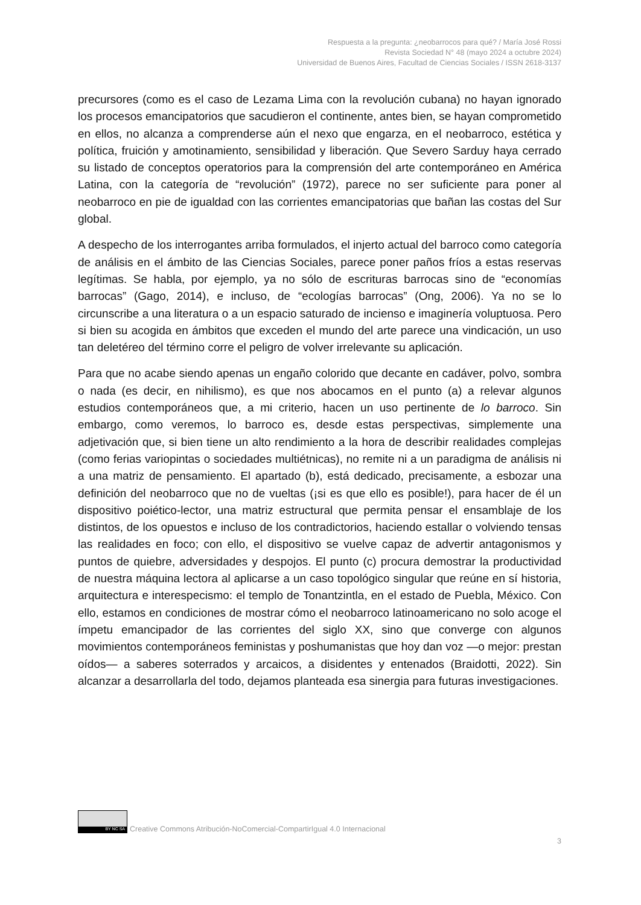Respuesta a la pregunta: ¿neobarrocos para qué? / María José Rossi
Revista Sociedad N° 48 (mayo 2024 a octubre 2024)
Universidad de Buenos Aires, Facultad de Ciencias Sociales / ISSN 2618-3137
precursores (como es el caso de Lezama Lima con la revolución cubana) no hayan ignorado los procesos emancipatorios que sacudieron el continente, antes bien, se hayan comprometido en ellos, no alcanza a comprenderse aún el nexo que engarza, en el neobarroco, estética y política, fruición y amotinamiento, sensibilidad y liberación. Que Severo Sarduy haya cerrado su listado de conceptos operatorios para la comprensión del arte contemporáneo en América Latina, con la categoría de “revolución” (1972), parece no ser suficiente para poner al neobarroco en pie de igualdad con las corrientes emancipatorias que bañan las costas del Sur global.
A despecho de los interrogantes arriba formulados, el injerto actual del barroco como categoría de análisis en el ámbito de las Ciencias Sociales, parece poner paños fríos a estas reservas legítimas. Se habla, por ejemplo, ya no sólo de escrituras barrocas sino de “economías barrocas” (Gago, 2014), e incluso, de “ecologías barrocas” (Ong, 2006). Ya no se lo circunscribe a una literatura o a un espacio saturado de incienso e imaginería voluptuosa. Pero si bien su acogida en ámbitos que exceden el mundo del arte parece una vindicación, un uso tan deletéreo del término corre el peligro de volver irrelevante su aplicación.
Para que no acabe siendo apenas un engaño colorido que decante en cadáver, polvo, sombra o nada (es decir, en nihilismo), es que nos abocamos en el punto (a) a relevar algunos estudios contemporáneos que, a mi criterio, hacen un uso pertinente de lo barroco. Sin embargo, como veremos, lo barroco es, desde estas perspectivas, simplemente una adjetivación que, si bien tiene un alto rendimiento a la hora de describir realidades complejas (como ferias variopintas o sociedades multiétnicas), no remite ni a un paradigma de análisis ni a una matriz de pensamiento. El apartado (b), está dedicado, precisamente, a esbozar una definición del neobarroco que no de vueltas (¡si es que ello es posible!), para hacer de él un dispositivo poiético-lector, una matriz estructural que permita pensar el ensamblaje de los distintos, de los opuestos e incluso de los contradictorios, haciendo estallar o volviendo tensas las realidades en foco; con ello, el dispositivo se vuelve capaz de advertir antagonismos y puntos de quiebre, adversidades y despojos. El punto (c) procura demostrar la productividad de nuestra máquina lectora al aplicarse a un caso topológico singular que reúne en sí historia, arquitectura e interespecismo: el templo de Tonantzintla, en el estado de Puebla, México. Con ello, estamos en condiciones de mostrar cómo el neobarroco latinoamericano no solo acoge el ímpetu emancipador de las corrientes del siglo XX, sino que converge con algunos movimientos contemporáneos feministas y poshumanistas que hoy dan voz —o mejor: prestan oídos— a saberes soterrados y arcaicos, a disidentes y entenados (Braidotti, 2022). Sin alcanzar a desarrollarla del todo, dejamos planteada esa sinergia para futuras investigaciones.
BY NC SA
Creative Commons Atribución-NoComercial-CompartirIgual 4.0 Internacional
3